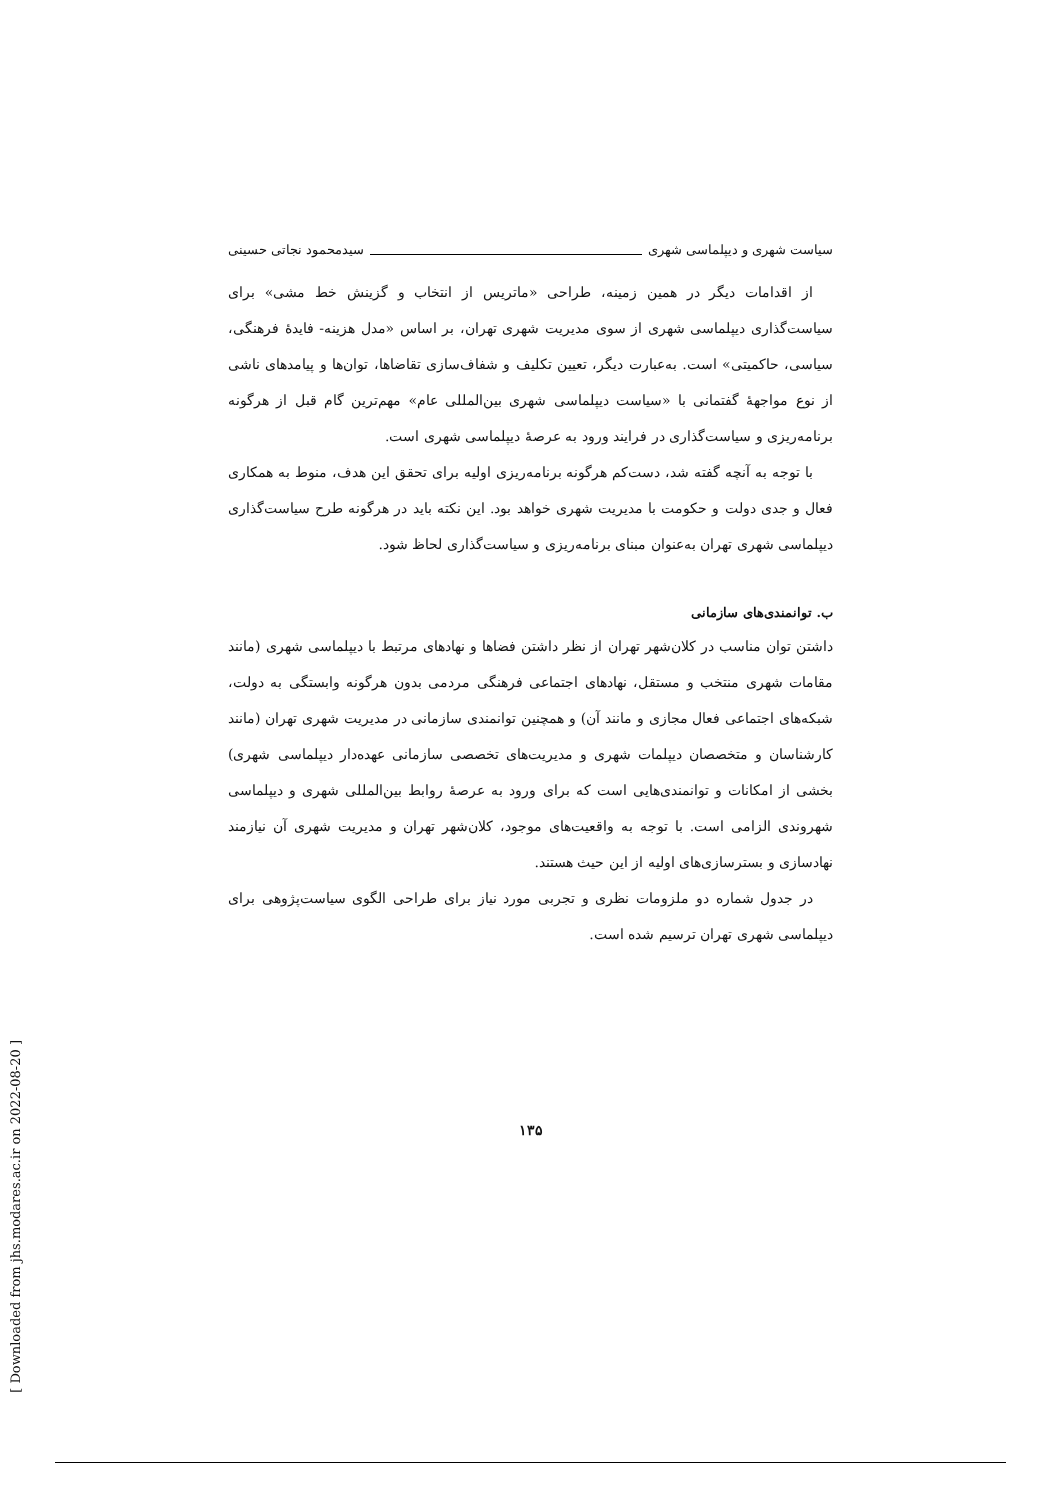[ Downloaded from jhs.modares.ac.ir on 2022-08-20 ]
سیاست شهری و دیپلماسی شهری سیدمحمود نجاتی حسینی
از اقدامات دیگر در همین زمینه، طراحی «ماتریس از انتخاب و گزینش خط مشی» برای سیاست‌گذاری دیپلماسی شهری از سوی مدیریت شهری تهران، بر اساس «مدل هزینه- فایدهٔ فرهنگی، سیاسی، حاکمیتی» است. به‌عبارت دیگر، تعیین تکلیف و شفاف‌سازی تقاضاها، توان‌ها و پیامدهای ناشی از نوع مواجههٔ گفتمانی با «سیاست دیپلماسی شهری بین‌المللی عام» مهم‌ترین گام قبل از هرگونه برنامه‌ریزی و سیاست‌گذاری در فرایند ورود به عرصهٔ دیپلماسی شهری است.
با توجه به آنچه گفته شد، دست‌کم هرگونه برنامه‌ریزی اولیه برای تحقق این هدف، منوط به همکاری فعال و جدی دولت و حکومت با مدیریت شهری خواهد بود. این نکته باید در هرگونه طرح سیاست‌گذاری دیپلماسی شهری تهران به‌عنوان مبنای برنامه‌ریزی و سیاست‌گذاری لحاظ شود.
ب. توانمندی‌های سازمانی
داشتن توان مناسب در کلان‌شهر تهران از نظر داشتن فضاها و نهادهای مرتبط با دیپلماسی شهری (مانند مقامات شهری منتخب و مستقل، نهادهای اجتماعی فرهنگی مردمی بدون هرگونه وابستگی به دولت، شبکه‌های اجتماعی فعال مجازی و مانند آن) و همچنین توانمندی سازمانی در مدیریت شهری تهران (مانند کارشناسان و متخصصان دیپلمات شهری و مدیریت‌های تخصصی سازمانی عهده‌دار دیپلماسی شهری) بخشی از امکانات و توانمندی‌هایی است که برای ورود به عرصهٔ روابط بین‌المللی شهری و دیپلماسی شهروندی الزامی است. با توجه به واقعیت‌های موجود، کلان‌شهر تهران و مدیریت شهری آن نیازمند نهادسازی و بسترسازی‌های اولیه از این حیث هستند.
در جدول شماره دو ملزومات نظری و تجربی مورد نیاز برای طراحی الگوی سیاست‌پژوهی برای دیپلماسی شهری تهران ترسیم شده است.
۱۳۵